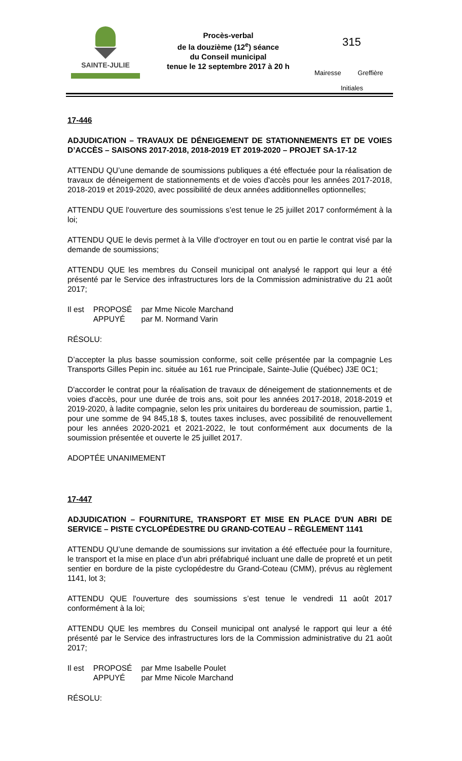SAINTE-JULIE
Procès-verbal
de la douzième (12<sup>e</sup>) séance
du Conseil municipal
tenue le 12 septembre 2017 à 20 h
315
Mairesse Greffière
Initiales
17-446
ADJUDICATION – TRAVAUX DE DÉNEIGEMENT DE STATIONNEMENTS ET DE VOIES D’ACCÈS – SAISONS 2017-2018, 2018-2019 ET 2019-2020 – PROJET SA-17-12
ATTENDU QU’une demande de soumissions publiques a été effectuée pour la réalisation de travaux de déneigement de stationnements et de voies d'accès pour les années 2017-2018, 2018-2019 et 2019-2020, avec possibilité de deux années additionnelles optionnelles;
ATTENDU QUE l'ouverture des soumissions s’est tenue le 25 juillet 2017 conformément à la loi;
ATTENDU QUE le devis permet à la Ville d'octroyer en tout ou en partie le contrat visé par la demande de soumissions;
ATTENDU QUE les membres du Conseil municipal ont analysé le rapport qui leur a été présenté par le Service des infrastructures lors de la Commission administrative du 21 août 2017;
| Il est | PROPOSÉ | par Mme Nicole Marchand |
| | APPUYÉ | par M. Normand Varin |
RÉSOLU:
D’accepter la plus basse soumission conforme, soit celle présentée par la compagnie Les Transports Gilles Pepin inc. située au 161 rue Principale, Sainte-Julie (Québec) J3E 0C1;
D'accorder le contrat pour la réalisation de travaux de déneigement de stationnements et de voies d'accès, pour une durée de trois ans, soit pour les années 2017-2018, 2018-2019 et 2019-2020, à ladite compagnie, selon les prix unitaires du bordereau de soumission, partie 1, pour une somme de 94 845,18 $, toutes taxes incluses, avec possibilité de renouvellement pour les années 2020-2021 et 2021-2022, le tout conformément aux documents de la soumission présentée et ouverte le 25 juillet 2017.
ADOPTÉE UNANIMEMENT
17-447
ADJUDICATION – FOURNITURE, TRANSPORT ET MISE EN PLACE D'UN ABRI DE SERVICE – PISTE CYCLOPÉDESTRE DU GRAND-COTEAU – RÈGLEMENT 1141
ATTENDU QU’une demande de soumissions sur invitation a été effectuée pour la fourniture, le transport et la mise en place d’un abri préfabriqué incluant une dalle de propreté et un petit sentier en bordure de la piste cyclopédestre du Grand-Coteau (CMM), prévus au règlement 1141, lot 3;
ATTENDU QUE l'ouverture des soumissions s’est tenue le vendredi 11 août 2017 conformément à la loi;
ATTENDU QUE les membres du Conseil municipal ont analysé le rapport qui leur a été présenté par le Service des infrastructures lors de la Commission administrative du 21 août 2017;
| Il est | PROPOSÉ | par Mme Isabelle Poulet |
| | APPUYÉ | par Mme Nicole Marchand |
RÉSOLU: